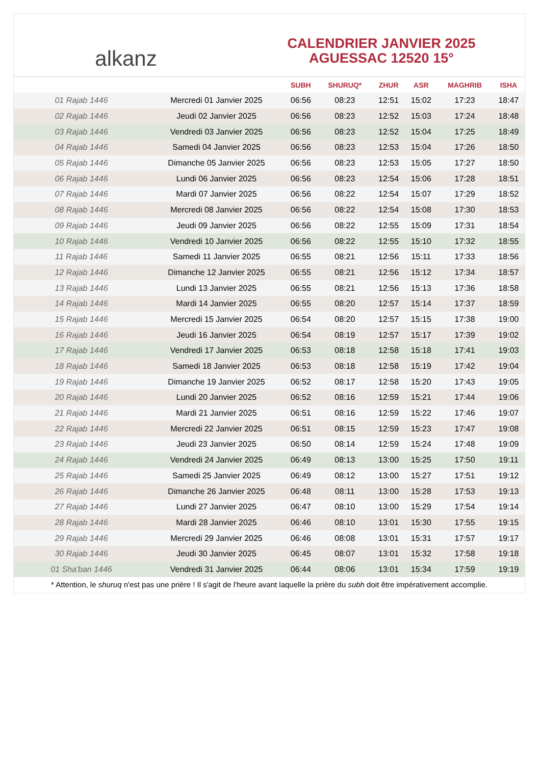alkanz
CALENDRIER JANVIER 2025
AGUESSAC 12520 15°
| | | SUBH | SHURUQ* | ZHUR | ASR | MAGHRIB | ISHA |
| --- | --- | --- | --- | --- | --- | --- | --- |
| 01 Rajab 1446 | Mercredi 01 Janvier 2025 | 06:56 | 08:23 | 12:51 | 15:02 | 17:23 | 18:47 |
| 02 Rajab 1446 | Jeudi 02 Janvier 2025 | 06:56 | 08:23 | 12:52 | 15:03 | 17:24 | 18:48 |
| 03 Rajab 1446 | Vendredi 03 Janvier 2025 | 06:56 | 08:23 | 12:52 | 15:04 | 17:25 | 18:49 |
| 04 Rajab 1446 | Samedi 04 Janvier 2025 | 06:56 | 08:23 | 12:53 | 15:04 | 17:26 | 18:50 |
| 05 Rajab 1446 | Dimanche 05 Janvier 2025 | 06:56 | 08:23 | 12:53 | 15:05 | 17:27 | 18:50 |
| 06 Rajab 1446 | Lundi 06 Janvier 2025 | 06:56 | 08:23 | 12:54 | 15:06 | 17:28 | 18:51 |
| 07 Rajab 1446 | Mardi 07 Janvier 2025 | 06:56 | 08:22 | 12:54 | 15:07 | 17:29 | 18:52 |
| 08 Rajab 1446 | Mercredi 08 Janvier 2025 | 06:56 | 08:22 | 12:54 | 15:08 | 17:30 | 18:53 |
| 09 Rajab 1446 | Jeudi 09 Janvier 2025 | 06:56 | 08:22 | 12:55 | 15:09 | 17:31 | 18:54 |
| 10 Rajab 1446 | Vendredi 10 Janvier 2025 | 06:56 | 08:22 | 12:55 | 15:10 | 17:32 | 18:55 |
| 11 Rajab 1446 | Samedi 11 Janvier 2025 | 06:55 | 08:21 | 12:56 | 15:11 | 17:33 | 18:56 |
| 12 Rajab 1446 | Dimanche 12 Janvier 2025 | 06:55 | 08:21 | 12:56 | 15:12 | 17:34 | 18:57 |
| 13 Rajab 1446 | Lundi 13 Janvier 2025 | 06:55 | 08:21 | 12:56 | 15:13 | 17:36 | 18:58 |
| 14 Rajab 1446 | Mardi 14 Janvier 2025 | 06:55 | 08:20 | 12:57 | 15:14 | 17:37 | 18:59 |
| 15 Rajab 1446 | Mercredi 15 Janvier 2025 | 06:54 | 08:20 | 12:57 | 15:15 | 17:38 | 19:00 |
| 16 Rajab 1446 | Jeudi 16 Janvier 2025 | 06:54 | 08:19 | 12:57 | 15:17 | 17:39 | 19:02 |
| 17 Rajab 1446 | Vendredi 17 Janvier 2025 | 06:53 | 08:18 | 12:58 | 15:18 | 17:41 | 19:03 |
| 18 Rajab 1446 | Samedi 18 Janvier 2025 | 06:53 | 08:18 | 12:58 | 15:19 | 17:42 | 19:04 |
| 19 Rajab 1446 | Dimanche 19 Janvier 2025 | 06:52 | 08:17 | 12:58 | 15:20 | 17:43 | 19:05 |
| 20 Rajab 1446 | Lundi 20 Janvier 2025 | 06:52 | 08:16 | 12:59 | 15:21 | 17:44 | 19:06 |
| 21 Rajab 1446 | Mardi 21 Janvier 2025 | 06:51 | 08:16 | 12:59 | 15:22 | 17:46 | 19:07 |
| 22 Rajab 1446 | Mercredi 22 Janvier 2025 | 06:51 | 08:15 | 12:59 | 15:23 | 17:47 | 19:08 |
| 23 Rajab 1446 | Jeudi 23 Janvier 2025 | 06:50 | 08:14 | 12:59 | 15:24 | 17:48 | 19:09 |
| 24 Rajab 1446 | Vendredi 24 Janvier 2025 | 06:49 | 08:13 | 13:00 | 15:25 | 17:50 | 19:11 |
| 25 Rajab 1446 | Samedi 25 Janvier 2025 | 06:49 | 08:12 | 13:00 | 15:27 | 17:51 | 19:12 |
| 26 Rajab 1446 | Dimanche 26 Janvier 2025 | 06:48 | 08:11 | 13:00 | 15:28 | 17:53 | 19:13 |
| 27 Rajab 1446 | Lundi 27 Janvier 2025 | 06:47 | 08:10 | 13:00 | 15:29 | 17:54 | 19:14 |
| 28 Rajab 1446 | Mardi 28 Janvier 2025 | 06:46 | 08:10 | 13:01 | 15:30 | 17:55 | 19:15 |
| 29 Rajab 1446 | Mercredi 29 Janvier 2025 | 06:46 | 08:08 | 13:01 | 15:31 | 17:57 | 19:17 |
| 30 Rajab 1446 | Jeudi 30 Janvier 2025 | 06:45 | 08:07 | 13:01 | 15:32 | 17:58 | 19:18 |
| 01 Sha'ban 1446 | Vendredi 31 Janvier 2025 | 06:44 | 08:06 | 13:01 | 15:34 | 17:59 | 19:19 |
* Attention, le shuruq n'est pas une prière ! Il s'agit de l'heure avant laquelle la prière du subh doit être impérativement accomplie.